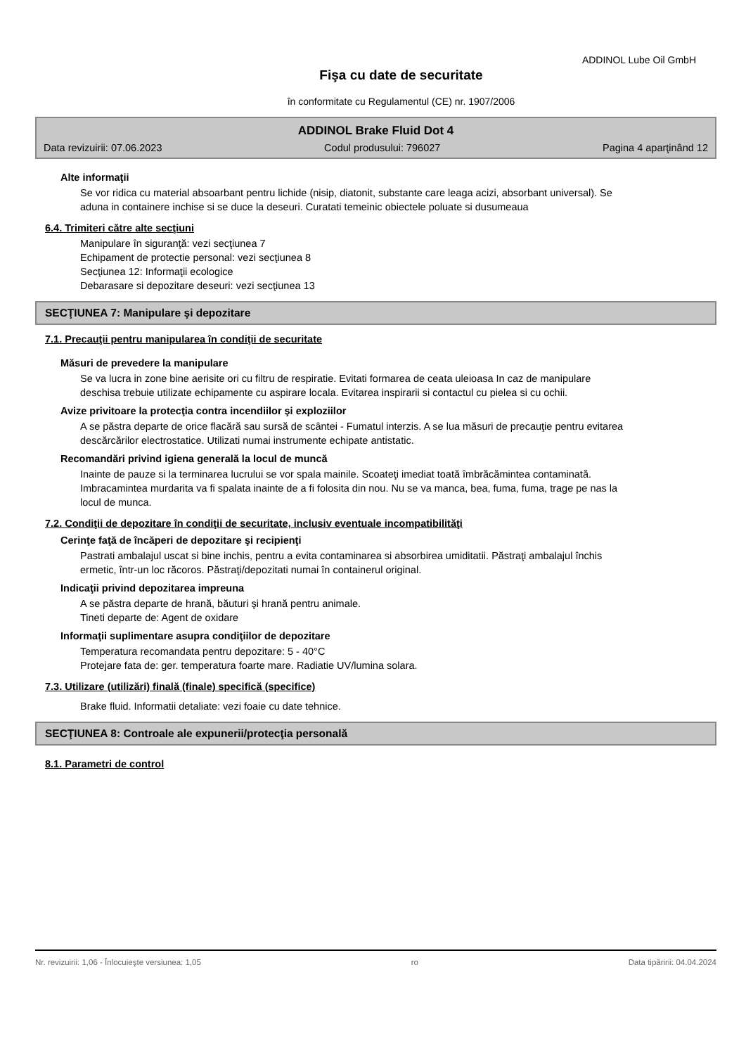ADDINOL Lube Oil GmbH
Fişa cu date de securitate
în conformitate cu Regulamentul (CE) nr. 1907/2006
ADDINOL Brake Fluid Dot 4
Data revizuirii: 07.06.2023 Codul produsului: 796027 Pagina 4 aparţinând 12
Alte informaţii
Se vor ridica cu material absoarbant pentru lichide (nisip, diatonit, substante care leaga acizi, absorbant universal). Se aduna in containere inchise si se duce la deseuri. Curatati temeinic obiectele poluate si dusumeaua
6.4. Trimiteri către alte secţiuni
Manipulare în siguranţă: vezi secţiunea 7
Echipament de protectie personal: vezi secţiunea 8
Secţiunea 12: Informaţii ecologice
Debarasare si depozitare deseuri: vezi secţiunea 13
SECŢIUNEA 7: Manipulare şi depozitare
7.1. Precauţii pentru manipularea în condiţii de securitate
Măsuri de prevedere la manipulare
Se va lucra in zone bine aerisite ori cu filtru de respiratie. Evitati formarea de ceata uleioasa In caz de manipulare deschisa trebuie utilizate echipamente cu aspirare locala. Evitarea inspirarii si contactul cu pielea si cu ochii.
Avize privitoare la protecţia contra incendiilor şi exploziilor
A se păstra departe de orice flacără sau sursă de scântei - Fumatul interzis. A se lua măsuri de precauţie pentru evitarea descărcărilor electrostatice. Utilizati numai instrumente echipate antistatic.
Recomandări privind igiena generală la locul de muncă
Inainte de pauze si la terminarea lucrului se vor spala mainile. Scoateţi imediat toată îmbrăcămintea contaminată. Imbracamintea murdarita va fi spalata inainte de a fi folosita din nou. Nu se va manca, bea, fuma, fuma, trage pe nas la locul de munca.
7.2. Condiţii de depozitare în condiţii de securitate, inclusiv eventuale incompatibilităţi
Cerinţe faţă de încăperi de depozitare şi recipienţi
Pastrati ambalajul uscat si bine inchis, pentru a evita contaminarea si absorbirea umiditatii. Păstraţi ambalajul închis ermetic, într-un loc răcoros. Păstraţi/depozitati numai în containerul original.
Indicaţii privind depozitarea impreuna
A se păstra departe de hrană, băuturi şi hrană pentru animale.
Tineti departe de: Agent de oxidare
Informaţii suplimentare asupra condiţiilor de depozitare
Temperatura recomandata pentru depozitare: 5 - 40°C
Protejare fata de: ger. temperatura foarte mare. Radiatie UV/lumina solara.
7.3. Utilizare (utilizări) finală (finale) specifică (specifice)
Brake fluid. Informatii detaliate: vezi foaie cu date tehnice.
SECŢIUNEA 8: Controale ale expunerii/protecţia personală
8.1. Parametri de control
Nr. revizuirii: 1,06 - Înlocuieşte versiunea: 1,05 ro Data tipăririi: 04.04.2024